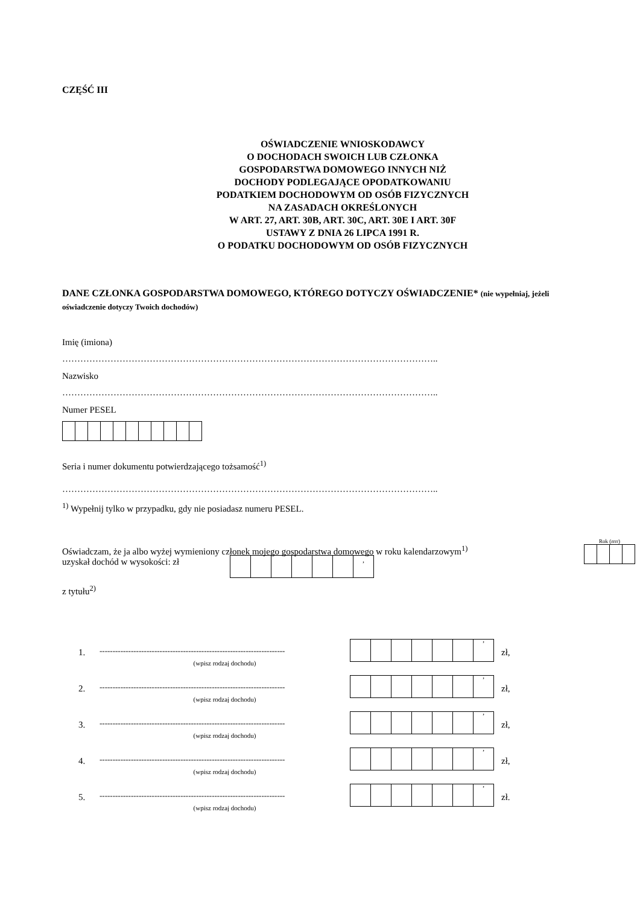CZĘŚĆ III
OŚWIADCZENIE WNIOSKODAWCY
O DOCHODACH SWOICH LUB CZŁONKA
GOSPODARSTWA DOMOWEGO INNYCH NIŻ
DOCHODY PODLEGAJĄCE OPODATKOWANIU
PODATKIEM DOCHODOWYM OD OSÓB FIZYCZNYCH
NA ZASADACH OKREŚLONYCH
W ART. 27, ART. 30B, ART. 30C, ART. 30E I ART. 30F
USTAWY Z DNIA 26 LIPCA 1991 R.
O PODATKU DOCHODOWYM OD OSÓB FIZYCZNYCH
DANE CZŁONKA GOSPODARSTWA DOMOWEGO, KTÓREGO DOTYCZY OŚWIADCZENIE* (nie wypełniaj, jeżeli oświadczenie dotyczy Twoich dochodów)
Imię (imiona)
……………………………………………………………………………………………………………..
Nazwisko
……………………………………………………………………………………………………………..
Numer PESEL
Seria i numer dokumentu potwierdzającego tożsamość<sup>1)</sup>
……………………………………………………………………………………………………………..
<sup>1)</sup> Wypełnij tylko w przypadku, gdy nie posiadasz numeru PESEL.
Oświadczam, że ja albo wyżej wymieniony członek mojego gospodarstwa domowego w roku kalendarzowym<sup>1)</sup>
uzyskał dochód w wysokości: zł
Rok (rrrr)
| | | | | | | , |
z tytułu<sup>2)</sup>
1.
-----------------------------------------------------------------------
(wpisz rodzaj dochodu)
| | | | | | | ’ |
zł,
2.
-----------------------------------------------------------------------
(wpisz rodzaj dochodu)
| | | | | | | ’ |
zł,
3.
-----------------------------------------------------------------------
(wpisz rodzaj dochodu)
| | | | | | | ’ |
zł,
4.
-----------------------------------------------------------------------
(wpisz rodzaj dochodu)
| | | | | | | ’ |
zł,
5.
-----------------------------------------------------------------------
(wpisz rodzaj dochodu)
| | | | | | | ’ |
zł.